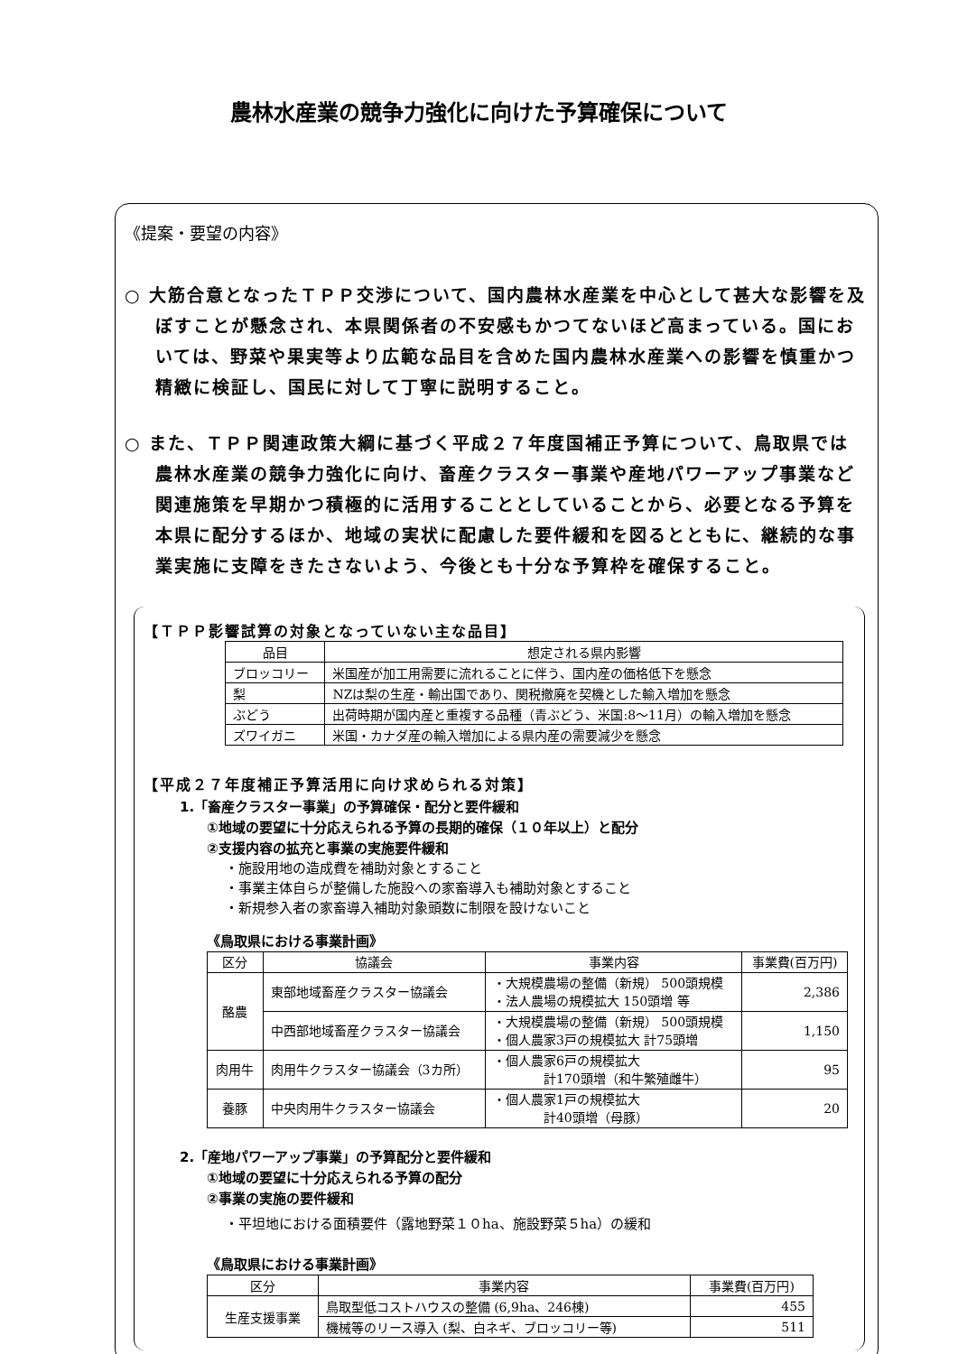農林水産業の競争力強化に向けた予算確保について
《提案・要望の内容》
○ 大筋合意となったＴＰＰ交渉について、国内農林水産業を中心として甚大な影響を及ぼすことが懸念され、本県関係者の不安感もかつてないほど高まっている。国においては、野菜や果実等より広範な品目を含めた国内農林水産業への影響を慎重かつ精緻に検証し、国民に対して丁寧に説明すること。
○ また、ＴＰＰ関連政策大綱に基づく平成２７年度国補正予算について、鳥取県では農林水産業の競争力強化に向け、畜産クラスター事業や産地パワーアップ事業など関連施策を早期かつ積極的に活用することとしていることから、必要となる予算を本県に配分するほか、地域の実状に配慮した要件緩和を図るとともに、継続的な事業実施に支障をきたさないよう、今後とも十分な予算枠を確保すること。
【ＴＰＰ影響試算の対象となっていない主な品目】
| 品目 | 想定される県内影響 |
| --- | --- |
| ブロッコリー | 米国産が加工用需要に流れることに伴う、国内産の価格低下を懸念 |
| 梨 | NZは梨の生産・輸出国であり、関税撤廃を契機とした輸入増加を懸念 |
| ぶどう | 出荷時期が国内産と重複する品種（青ぶどう、米国:8～11月）の輸入増加を懸念 |
| ズワイガニ | 米国・カナダ産の輸入増加による県内産の需要減少を懸念 |
【平成２７年度補正予算活用に向け求められる対策】
1.「畜産クラスター事業」の予算確保・配分と要件緩和
①地域の要望に十分応えられる予算の長期的確保（１０年以上）と配分
②支援内容の拡充と事業の実施要件緩和
・施設用地の造成費を補助対象とすること
・事業主体自らが整備した施設への家畜導入も補助対象とすること
・新規参入者の家畜導入補助対象頭数に制限を設けないこと
《鳥取県における事業計画》
| 区分 | 協議会 | 事業内容 | 事業費(百万円) |
| --- | --- | --- | --- |
| 酪農 | 東部地域畜産クラスター協議会 | ・大規模農場の整備（新規） 500頭規模 ・法人農場の規模拡大 150頭増 等 | 2,386 |
| | 中西部地域畜産クラスター協議会 | ・大規模農場の整備（新規） 500頭規模 ・個人農家3戸の規模拡大 計75頭増 | 1,150 |
| 肉用牛 | 肉用牛クラスター協議会（3カ所） | ・個人農家6戸の規模拡大 計170頭増（和牛繁殖雌牛） | 95 |
| 養豚 | 中央肉用牛クラスター協議会 | ・個人農家1戸の規模拡大 計40頭増（母豚） | 20 |
2.「産地パワーアップ事業」の予算配分と要件緩和
①地域の要望に十分応えられる予算の配分
②事業の実施の要件緩和
・平坦地における面積要件（露地野菜１０ha、施設野菜５ha）の緩和
《鳥取県における事業計画》
| 区分 | 事業内容 | 事業費(百万円) |
| --- | --- | --- |
| 生産支援事業 | 鳥取型低コストハウスの整備 (6,9ha、246棟) | 455 |
| | 機械等のリース導入 (梨、白ネギ、ブロッコリー等) | 511 |